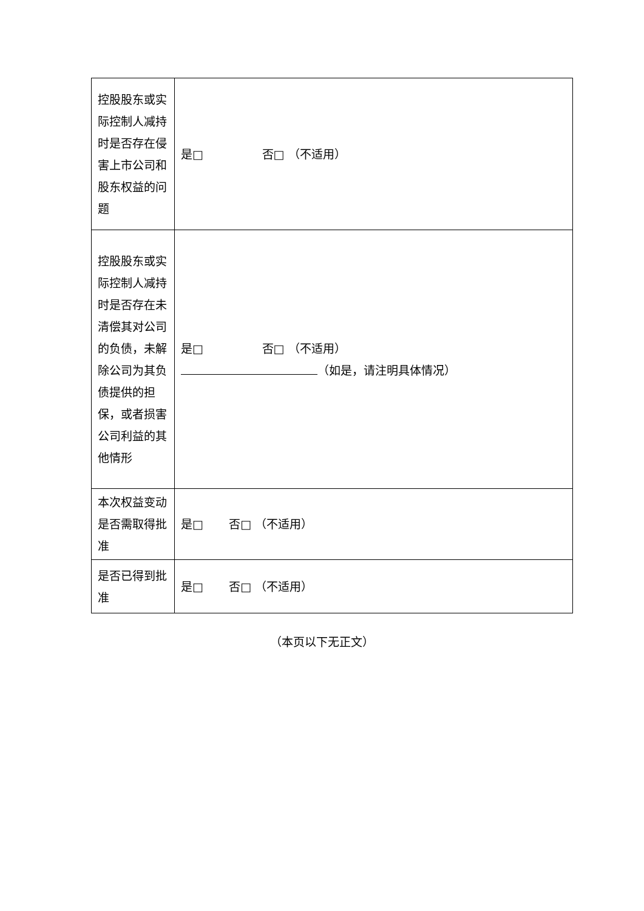| 控股股东或实际控制人减持时是否存在侵害上市公司和股东权益的问题 | 是□ 否□ （不适用） |
| 控股股东或实际控制人减持时是否存在未清偿其对公司的负债，未解除公司为其负债提供的担保，或者损害公司利益的其他情形 | 是□ 否□ （不适用） （如是，请注明具体情况） |
| 本次权益变动是否需取得批准 | 是□ 否□ （不适用） |
| 是否已得到批准 | 是□ 否□ （不适用） |
（本页以下无正文）